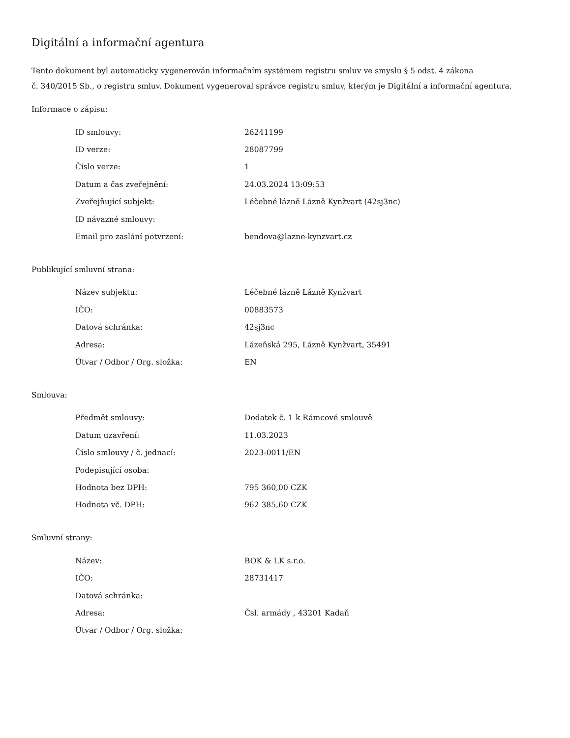Digitální a informační agentura
Tento dokument byl automaticky vygenerován informačním systémem registru smluv ve smyslu § 5 odst. 4 zákona
č. 340/2015 Sb., o registru smluv. Dokument vygeneroval správce registru smluv, kterým je Digitální a informační agentura.
Informace o zápisu:
| ID smlouvy: | 26241199 |
| ID verze: | 28087799 |
| Číslo verze: | 1 |
| Datum a čas zveřejnění: | 24.03.2024 13:09:53 |
| Zveřejňující subjekt: | Léčebné lázně Lázně Kynžvart (42sj3nc) |
| ID návazné smlouvy: | |
| Email pro zaslání potvrzení: | bendova@lazne-kynzvart.cz |
Publikující smluvní strana:
| Název subjektu: | Léčebné lázně Lázně Kynžvart |
| IČO: | 00883573 |
| Datová schránka: | 42sj3nc |
| Adresa: | Lázeňská 295, Lázně Kynžvart, 35491 |
| Útvar / Odbor / Org. složka: | EN |
Smlouva:
| Předmět smlouvy: | Dodatek č. 1 k Rámcové smlouvě |
| Datum uzavření: | 11.03.2023 |
| Číslo smlouvy / č. jednací: | 2023-0011/EN |
| Podepisující osoba: | |
| Hodnota bez DPH: | 795 360,00 CZK |
| Hodnota vč. DPH: | 962 385,60 CZK |
Smluvní strany:
| Název: | BOK & LK s.r.o. |
| IČO: | 28731417 |
| Datová schránka: | |
| Adresa: | Čsl. armády , 43201 Kadaň |
| Útvar / Odbor / Org. složka: | |